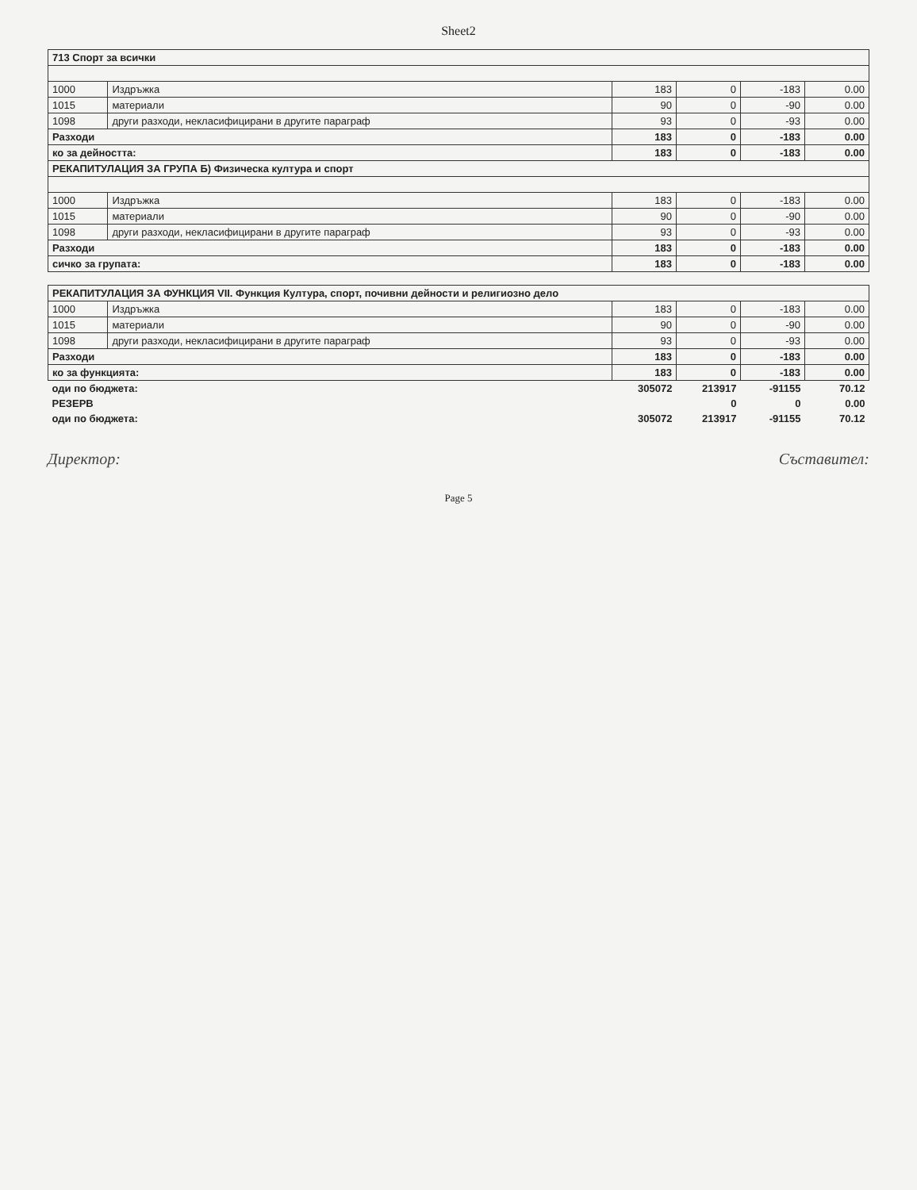Sheet2
| 713 Спорт за всички | | | | | |
| --- | --- | --- | --- | --- | --- |
| 1000 | Издръжка | 183 | 0 | -183 | 0.00 |
| 1015 | материали | 90 | 0 | -90 | 0.00 |
| 1098 | други разходи, некласифицирани в другите параграф | 93 | 0 | -93 | 0.00 |
| Разходи | | 183 | 0 | -183 | 0.00 |
| ко за дейността: | | 183 | 0 | -183 | 0.00 |
| РЕКАПИТУЛАЦИЯ ЗА ГРУПА Б) Физическа култура и спорт | | | | | |
| 1000 | Издръжка | 183 | 0 | -183 | 0.00 |
| 1015 | материали | 90 | 0 | -90 | 0.00 |
| 1098 | други разходи, некласифицирани в другите параграф | 93 | 0 | -93 | 0.00 |
| Разходи | | 183 | 0 | -183 | 0.00 |
| сичко за групата: | | 183 | 0 | -183 | 0.00 |
| РЕКАПИТУЛАЦИЯ ЗА ФУНКЦИЯ VII. Функция Култура, спорт, почивни дейности и религиозно дело | | | | | |
| --- | --- | --- | --- | --- | --- |
| 1000 | Издръжка | 183 | 0 | -183 | 0.00 |
| 1015 | материали | 90 | 0 | -90 | 0.00 |
| 1098 | други разходи, некласифицирани в другите параграф | 93 | 0 | -93 | 0.00 |
| Разходи | | 183 | 0 | -183 | 0.00 |
| ко за функцията: | | 183 | 0 | -183 | 0.00 |
| оди по бюджета: | | 305072 | 213917 | -91155 | 70.12 |
| РЕЗЕРВ | | | 0 | 0 | 0.00 |
| оди по бюджета: | | 305072 | 213917 | -91155 | 70.12 |
Директор: Съставител:
Page 5